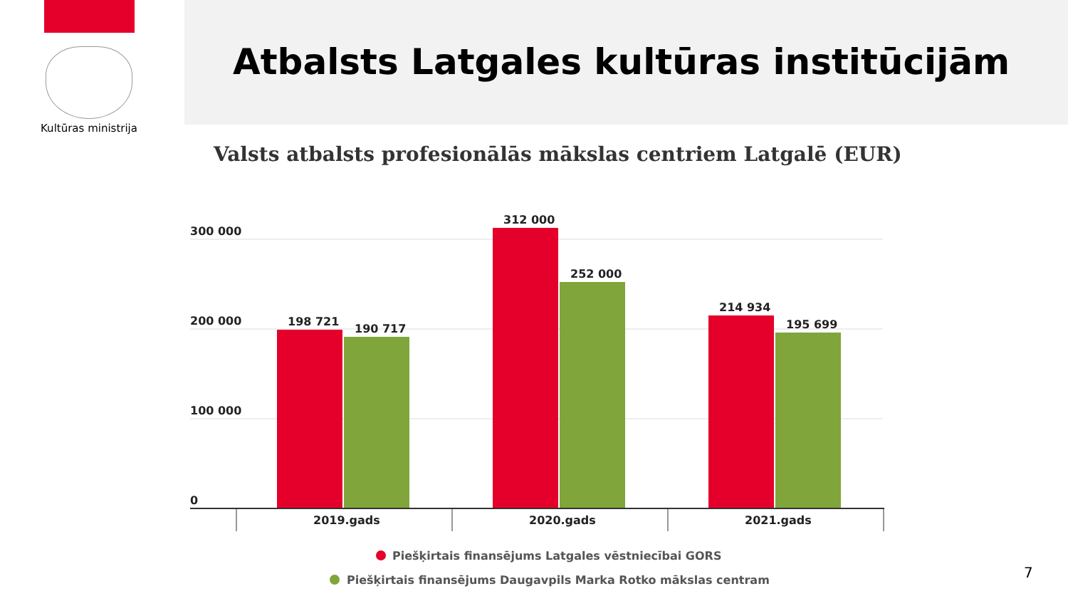Kultūras ministrija
Atbalsts Latgales kultūras institūcijām
Valsts atbalsts profesionālās mākslas centriem Latgalē (EUR)
300 000
200 000
100 000
0
198 721
190 717
312 000
252 000
214 934
195 699
2019.gads
2020.gads
2021.gads
Piešķirtais finansējums Latgales vēstniecībai GORS
Piešķirtais finansējums Daugavpils Marka Rotko mākslas centram
7